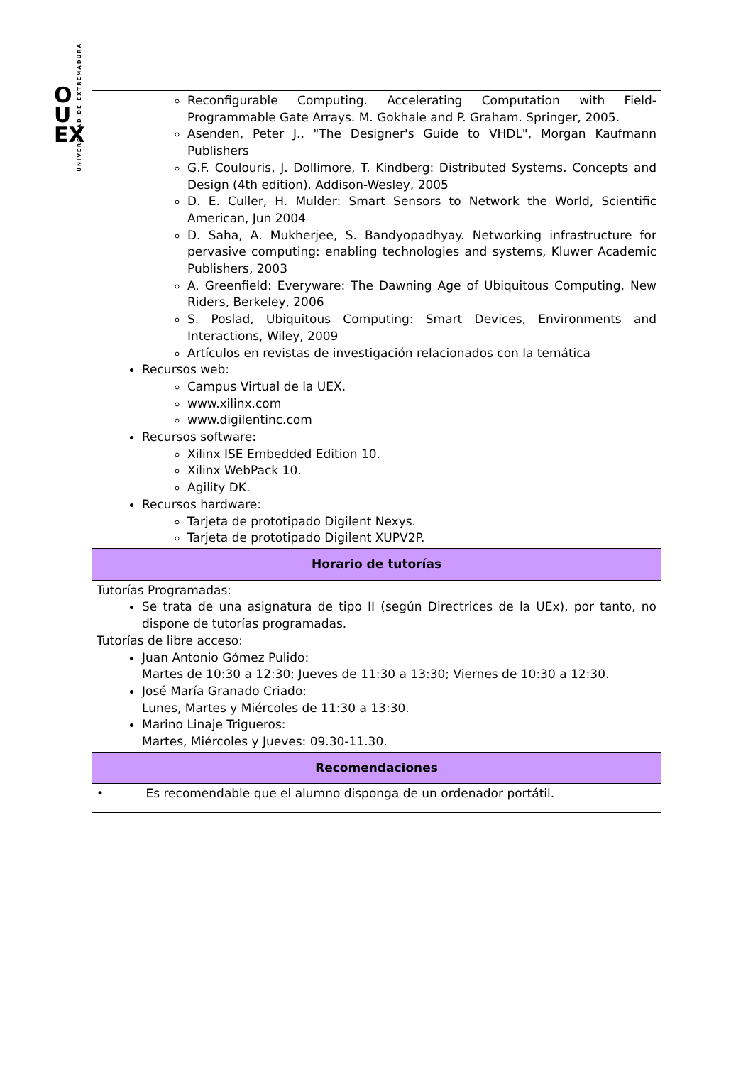UNIVERSIDAD DE EXTREMADURA
O
U
EX
| Reconfigurable Computing. Accelerating Computation with Field-Programmable Gate Arrays. M. Gokhale and P. Graham. Springer, 2005. Asenden, Peter J., "The Designer's Guide to VHDL", Morgan Kaufmann Publishers G.F. Coulouris, J. Dollimore, T. Kindberg: Distributed Systems. Concepts and Design (4th edition). Addison-Wesley, 2005 D. E. Culler, H. Mulder: Smart Sensors to Network the World, Scientific American, Jun 2004 D. Saha, A. Mukherjee, S. Bandyopadhyay. Networking infrastructure for pervasive computing: enabling technologies and systems, Kluwer Academic Publishers, 2003 A. Greenfield: Everyware: The Dawning Age of Ubiquitous Computing, New Riders, Berkeley, 2006 S. Poslad, Ubiquitous Computing: Smart Devices, Environments and Interactions, Wiley, 2009 Artículos en revistas de investigación relacionados con la temática Recursos web: Campus Virtual de la UEX. www.xilinx.com www.digilentinc.com Recursos software: Xilinx ISE Embedded Edition 10. Xilinx WebPack 10. Agility DK. Recursos hardware: Tarjeta de prototipado Digilent Nexys. Tarjeta de prototipado Digilent XUPV2P. |
| Horario de tutorías |
| Tutorías Programadas: Se trata de una asignatura de tipo II (según Directrices de la UEx), por tanto, no dispone de tutorías programadas. Tutorías de libre acceso: Juan Antonio Gómez Pulido: Martes de 10:30 a 12:30; Jueves de 11:30 a 13:30; Viernes de 10:30 a 12:30. José María Granado Criado: Lunes, Martes y Miércoles de 11:30 a 13:30. Marino Linaje Trigueros: Martes, Miércoles y Jueves: 09.30-11.30. |
| Recomendaciones |
| • Es recomendable que el alumno disponga de un ordenador portátil. |